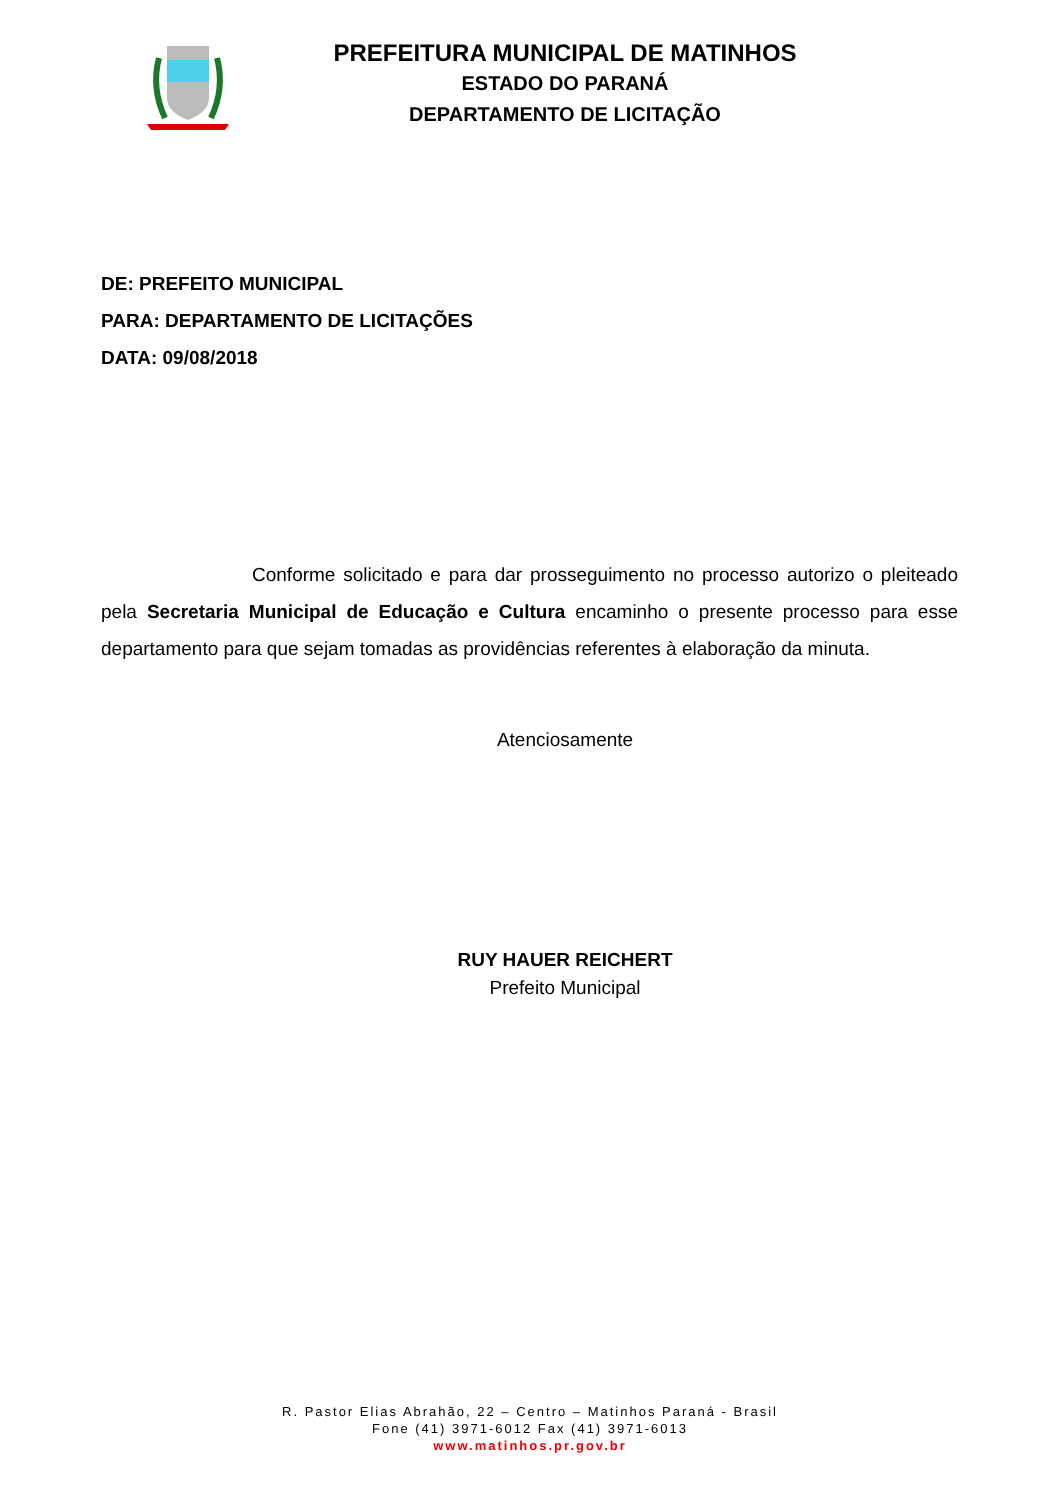PREFEITURA MUNICIPAL DE MATINHOS
ESTADO DO PARANÁ
DEPARTAMENTO DE LICITAÇÃO
DE: PREFEITO MUNICIPAL
PARA: DEPARTAMENTO DE LICITAÇÕES
DATA: 09/08/2018
Conforme solicitado e para dar prosseguimento no processo autorizo o pleiteado pela Secretaria Municipal de Educação e Cultura encaminho o presente processo para esse departamento para que sejam tomadas as providências referentes à elaboração da minuta.
Atenciosamente
RUY HAUER REICHERT
Prefeito Municipal
R. Pastor Elias Abrahão, 22 – Centro – Matinhos Paraná - Brasil
Fone (41) 3971-6012 Fax (41) 3971-6013
www.matinhos.pr.gov.br